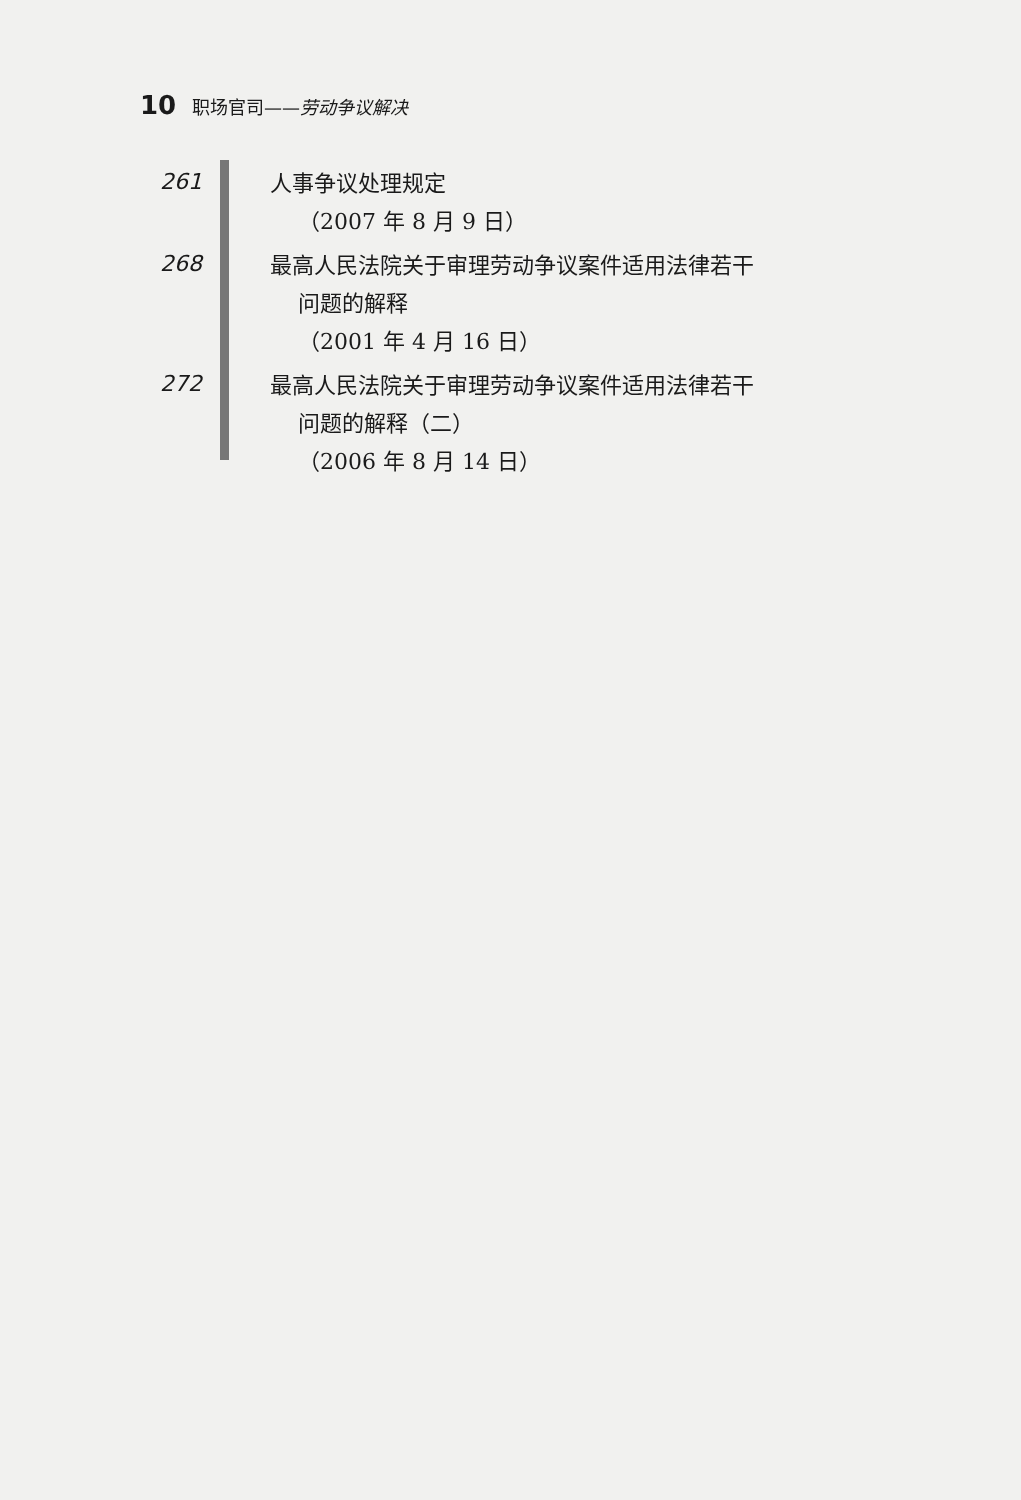10 职场官司——劳动争议解决
261
人事争议处理规定
（2007 年 8 月 9 日）
268
最高人民法院关于审理劳动争议案件适用法律若干
问题的解释
（2001 年 4 月 16 日）
272
最高人民法院关于审理劳动争议案件适用法律若干
问题的解释（二）
（2006 年 8 月 14 日）